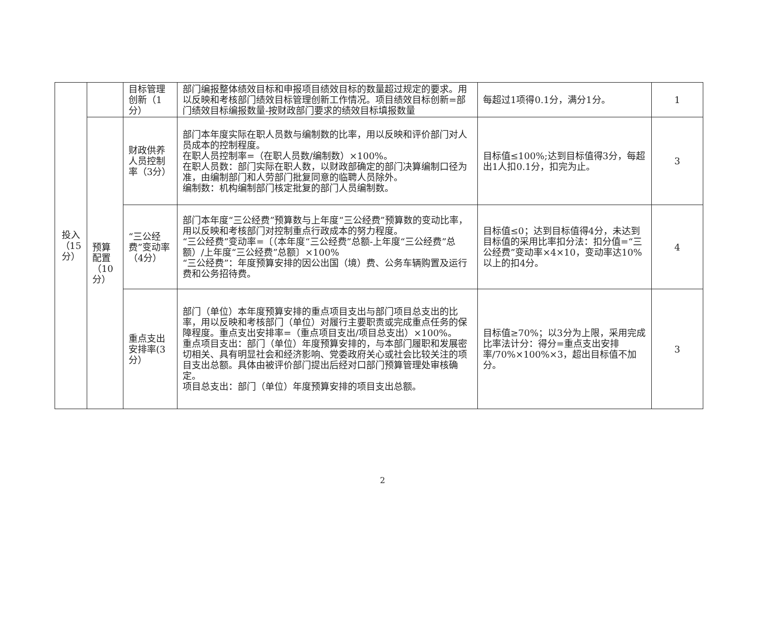| 投入（15分） | | 目标管理创新（1分） | 部门编报整体绩效目标和申报项目绩效目标的数量超过规定的要求。用以反映和考核部门绩效目标管理创新工作情况。项目绩效目标创新=部门绩效目标编报数量-按财政部门要求的绩效目标填报数量 | 每超过1项得0.1分，满分1分。 | 1 |
| | 预算配置（10分） | 财政供养人员控制率（3分） | 部门本年度实际在职人员数与编制数的比率，用以反映和评价部门对人员成本的控制程度。 在职人员控制率=（在职人员数/编制数）×100%。 在职人员数：部门实际在职人数，以财政部确定的部门决算编制口径为准，由编制部门和人劳部门批复同意的临聘人员除外。 编制数：机构编制部门核定批复的部门人员编制数。 | 目标值≤100%;达到目标值得3分，每超出1人扣0.1分，扣完为止。 | 3 |
| | | “三公经费”变动率（4分） | 部门本年度“三公经费”预算数与上年度“三公经费”预算数的变动比率，用以反映和考核部门对控制重点行政成本的努力程度。 “三公经费”变动率=〔（本年度“三公经费”总额-上年度“三公经费”总额）/上年度“三公经费”总额〕×100% “三公经费”：年度预算安排的因公出国（境）费、公务车辆购置及运行费和公务招待费。 | 目标值≤0；达到目标值得4分，未达到目标值的采用比率扣分法：扣分值=“三公经费”变动率×4×10，变动率达10%以上的扣4分。 | 4 |
| | | 重点支出安排率(3分） | 部门（单位）本年度预算安排的重点项目支出与部门项目总支出的比率，用以反映和考核部门（单位）对履行主要职责或完成重点任务的保障程度。重点支出安排率=（重点项目支出/项目总支出）×100%。 重点项目支出：部门（单位）年度预算安排的，与本部门履职和发展密切相关、具有明显社会和经济影响、党委政府关心或社会比较关注的项目支出总额。具体由被评价部门提出后经对口部门预算管理处审核确定。 项目总支出：部门（单位）年度预算安排的项目支出总额。 | 目标值≥70%；以3分为上限，采用完成比率法计分：得分=重点支出安排率/70%×100%×3，超出目标值不加分。 | 3 |
2